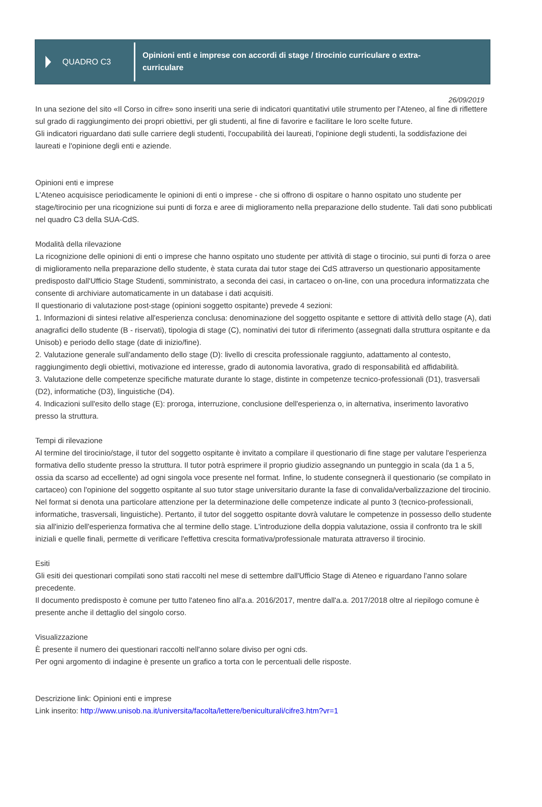QUADRO C3
Opinioni enti e imprese con accordi di stage / tirocinio curriculare o extra-curriculare
26/09/2019
In una sezione del sito «Il Corso in cifre» sono inseriti una serie di indicatori quantitativi utile strumento per l'Ateneo, al fine di riflettere sul grado di raggiungimento dei propri obiettivi, per gli studenti, al fine di favorire e facilitare le loro scelte future.
Gli indicatori riguardano dati sulle carriere degli studenti, l'occupabilità dei laureati, l'opinione degli studenti, la soddisfazione dei laureati e l'opinione degli enti e aziende.
Opinioni enti e imprese
L'Ateneo acquisisce periodicamente le opinioni di enti o imprese - che si offrono di ospitare o hanno ospitato uno studente per stage/tirocinio per una ricognizione sui punti di forza e aree di miglioramento nella preparazione dello studente. Tali dati sono pubblicati nel quadro C3 della SUA-CdS.
Modalità della rilevazione
La ricognizione delle opinioni di enti o imprese che hanno ospitato uno studente per attività di stage o tirocinio, sui punti di forza o aree di miglioramento nella preparazione dello studente, è stata curata dai tutor stage dei CdS attraverso un questionario appositamente predisposto dall'Ufficio Stage Studenti, somministrato, a seconda dei casi, in cartaceo o on-line, con una procedura informatizzata che consente di archiviare automaticamente in un database i dati acquisiti.
Il questionario di valutazione post-stage (opinioni soggetto ospitante) prevede 4 sezioni:
1. Informazioni di sintesi relative all'esperienza conclusa: denominazione del soggetto ospitante e settore di attività dello stage (A), dati anagrafici dello studente (B - riservati), tipologia di stage (C), nominativi dei tutor di riferimento (assegnati dalla struttura ospitante e da Unisob) e periodo dello stage (date di inizio/fine).
2. Valutazione generale sull'andamento dello stage (D): livello di crescita professionale raggiunto, adattamento al contesto, raggiungimento degli obiettivi, motivazione ed interesse, grado di autonomia lavorativa, grado di responsabilità ed affidabilità.
3. Valutazione delle competenze specifiche maturate durante lo stage, distinte in competenze tecnico-professionali (D1), trasversali (D2), informatiche (D3), linguistiche (D4).
4. Indicazioni sull'esito dello stage (E): proroga, interruzione, conclusione dell'esperienza o, in alternativa, inserimento lavorativo presso la struttura.
Tempi di rilevazione
Al termine del tirocinio/stage, il tutor del soggetto ospitante è invitato a compilare il questionario di fine stage per valutare l'esperienza formativa dello studente presso la struttura. Il tutor potrà esprimere il proprio giudizio assegnando un punteggio in scala (da 1 a 5, ossia da scarso ad eccellente) ad ogni singola voce presente nel format. Infine, lo studente consegnerà il questionario (se compilato in cartaceo) con l'opinione del soggetto ospitante al suo tutor stage universitario durante la fase di convalida/verbalizzazione del tirocinio. Nel format si denota una particolare attenzione per la determinazione delle competenze indicate al punto 3 (tecnico-professionali, informatiche, trasversali, linguistiche). Pertanto, il tutor del soggetto ospitante dovrà valutare le competenze in possesso dello studente sia all'inizio dell'esperienza formativa che al termine dello stage. L'introduzione della doppia valutazione, ossia il confronto tra le skill iniziali e quelle finali, permette di verificare l'effettiva crescita formativa/professionale maturata attraverso il tirocinio.
Esiti
Gli esiti dei questionari compilati sono stati raccolti nel mese di settembre dall'Ufficio Stage di Ateneo e riguardano l'anno solare precedente.
Il documento predisposto è comune per tutto l'ateneo fino all'a.a. 2016/2017, mentre dall'a.a. 2017/2018 oltre al riepilogo comune è presente anche il dettaglio del singolo corso.
Visualizzazione
È presente il numero dei questionari raccolti nell'anno solare diviso per ogni cds.
Per ogni argomento di indagine è presente un grafico a torta con le percentuali delle risposte.
Descrizione link: Opinioni enti e imprese
Link inserito: http://www.unisob.na.it/universita/facolta/lettere/beniculturali/cifre3.htm?vr=1